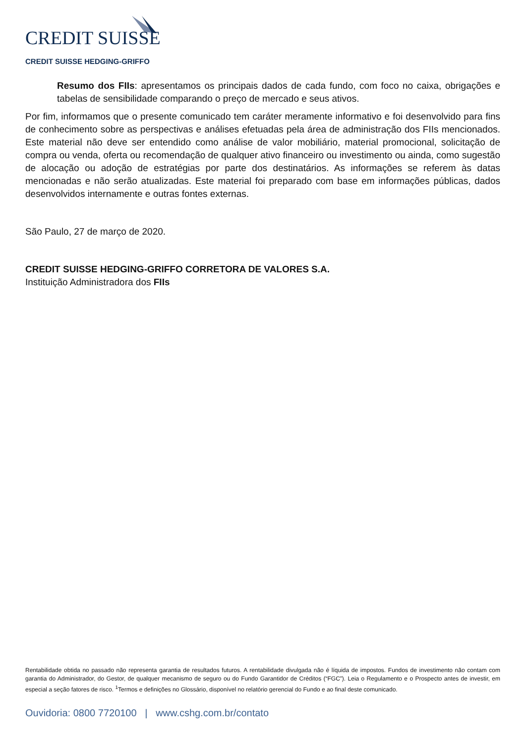CREDIT SUISSE
CREDIT SUISSE HEDGING-GRIFFO
Resumo dos FIIs: apresentamos os principais dados de cada fundo, com foco no caixa, obrigações e tabelas de sensibilidade comparando o preço de mercado e seus ativos.
Por fim, informamos que o presente comunicado tem caráter meramente informativo e foi desenvolvido para fins de conhecimento sobre as perspectivas e análises efetuadas pela área de administração dos FIIs mencionados. Este material não deve ser entendido como análise de valor mobiliário, material promocional, solicitação de compra ou venda, oferta ou recomendação de qualquer ativo financeiro ou investimento ou ainda, como sugestão de alocação ou adoção de estratégias por parte dos destinatários. As informações se referem às datas mencionadas e não serão atualizadas. Este material foi preparado com base em informações públicas, dados desenvolvidos internamente e outras fontes externas.
São Paulo, 27 de março de 2020.
CREDIT SUISSE HEDGING-GRIFFO CORRETORA DE VALORES S.A.
Instituição Administradora dos FIIs
Rentabilidade obtida no passado não representa garantia de resultados futuros. A rentabilidade divulgada não é líquida de impostos. Fundos de investimento não contam com garantia do Administrador, do Gestor, de qualquer mecanismo de seguro ou do Fundo Garantidor de Créditos (“FGC”). Leia o Regulamento e o Prospecto antes de investir, em especial a seção fatores de risco. <sup>1</sup>Termos e definições no Glossário, disponível no relatório gerencial do Fundo e ao final deste comunicado.
Ouvidoria: 0800 7720100 | www.cshg.com.br/contato